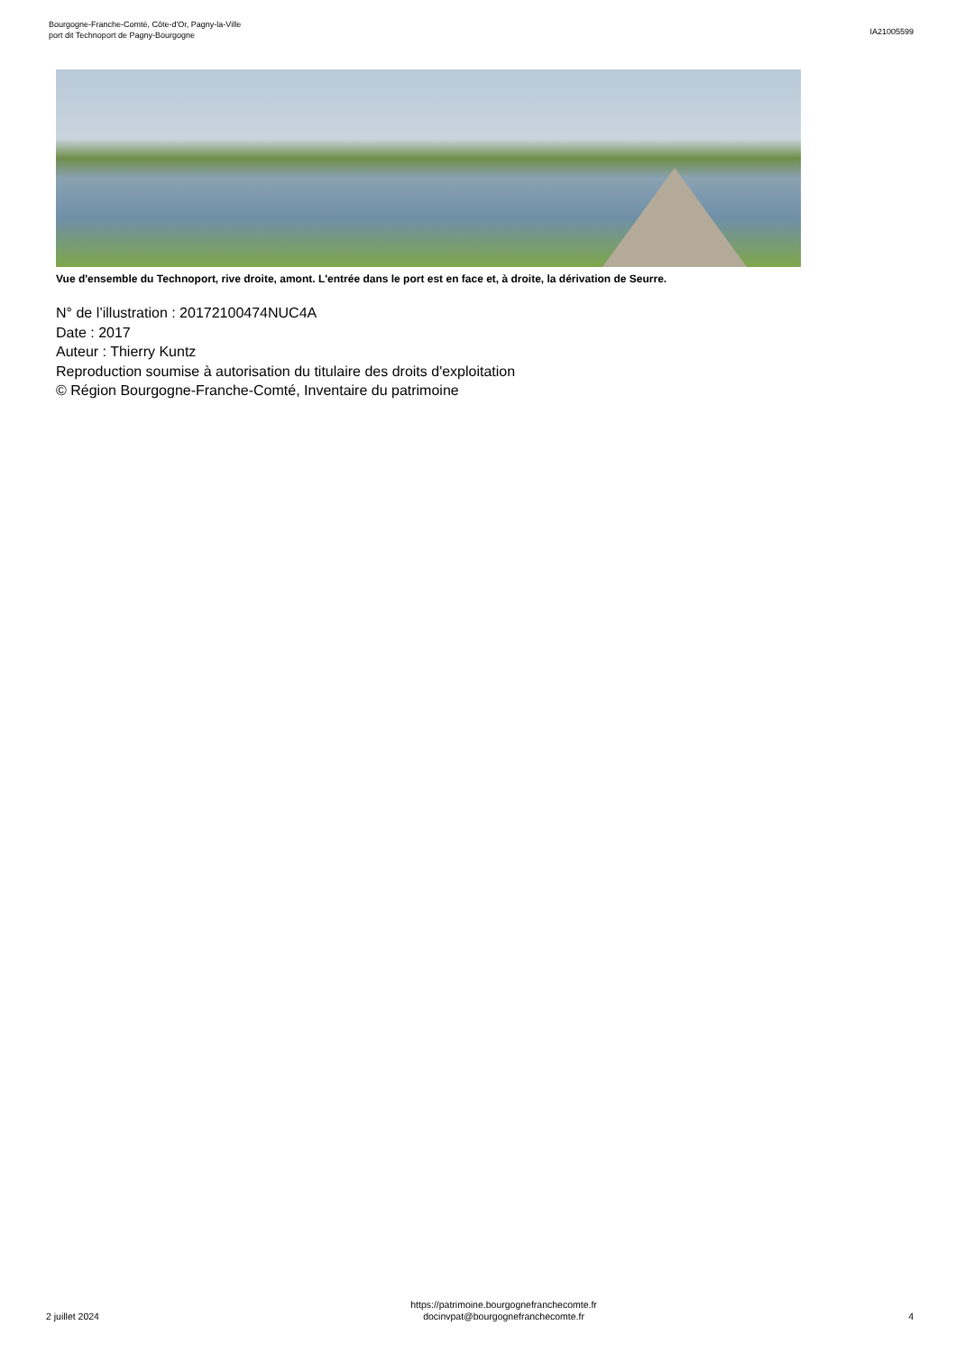Bourgogne-Franche-Comté, Côte-d'Or, Pagny-la-Ville
port dit Technoport de Pagny-Bourgogne
IA21005599
Vue d'ensemble du Technoport, rive droite, amont. L'entrée dans le port est en face et, à droite, la dérivation de Seurre.
N° de l’illustration : 20172100474NUC4A
Date : 2017
Auteur : Thierry Kuntz
Reproduction soumise à autorisation du titulaire des droits d'exploitation
© Région Bourgogne-Franche-Comté, Inventaire du patrimoine
2 juillet 2024
https://patrimoine.bourgognefranchecomte.fr
docinvpat@bourgognefranchecomte.fr
4